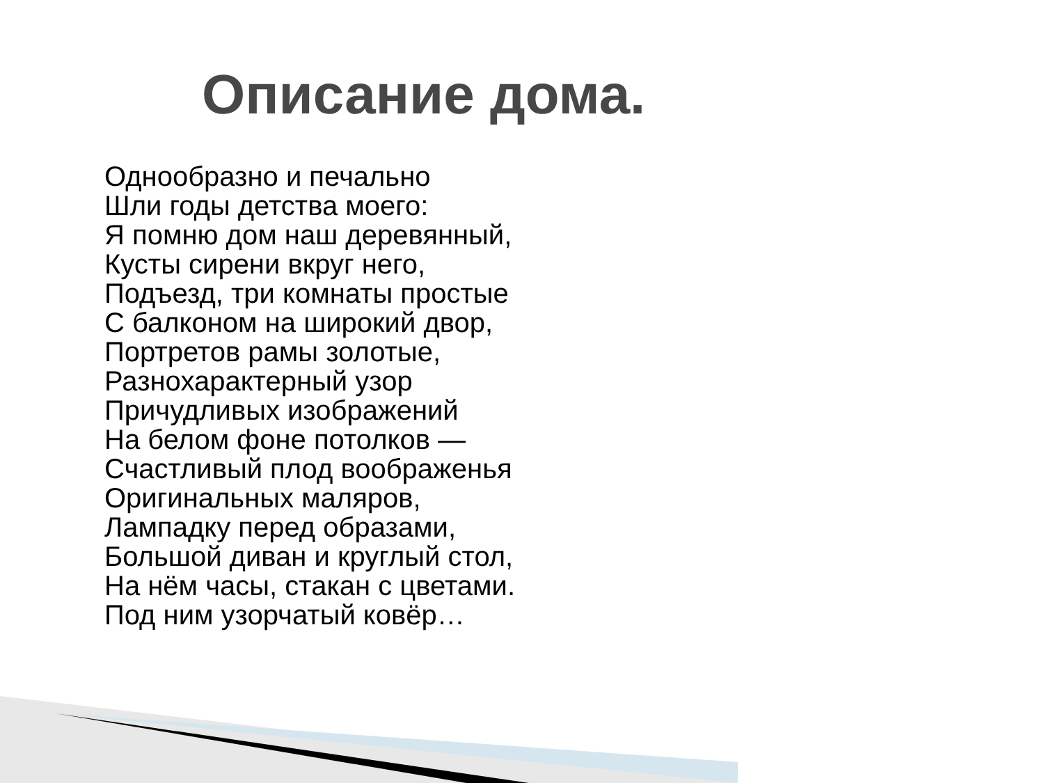Описание дома.
Однообразно и печально
Шли годы детства моего:
Я помню дом наш деревянный,
Кусты сирени вкруг него,
Подъезд, три комнаты простые
С балконом на широкий двор,
Портретов рамы золотые,
Разнохарактерный узор
Причудливых изображений
На белом фоне потолков —
Счастливый плод воображенья
Оригинальных маляров,
Лампадку перед образами,
Большой диван и круглый стол,
На нём часы, стакан с цветами.
Под ним узорчатый ковёр…